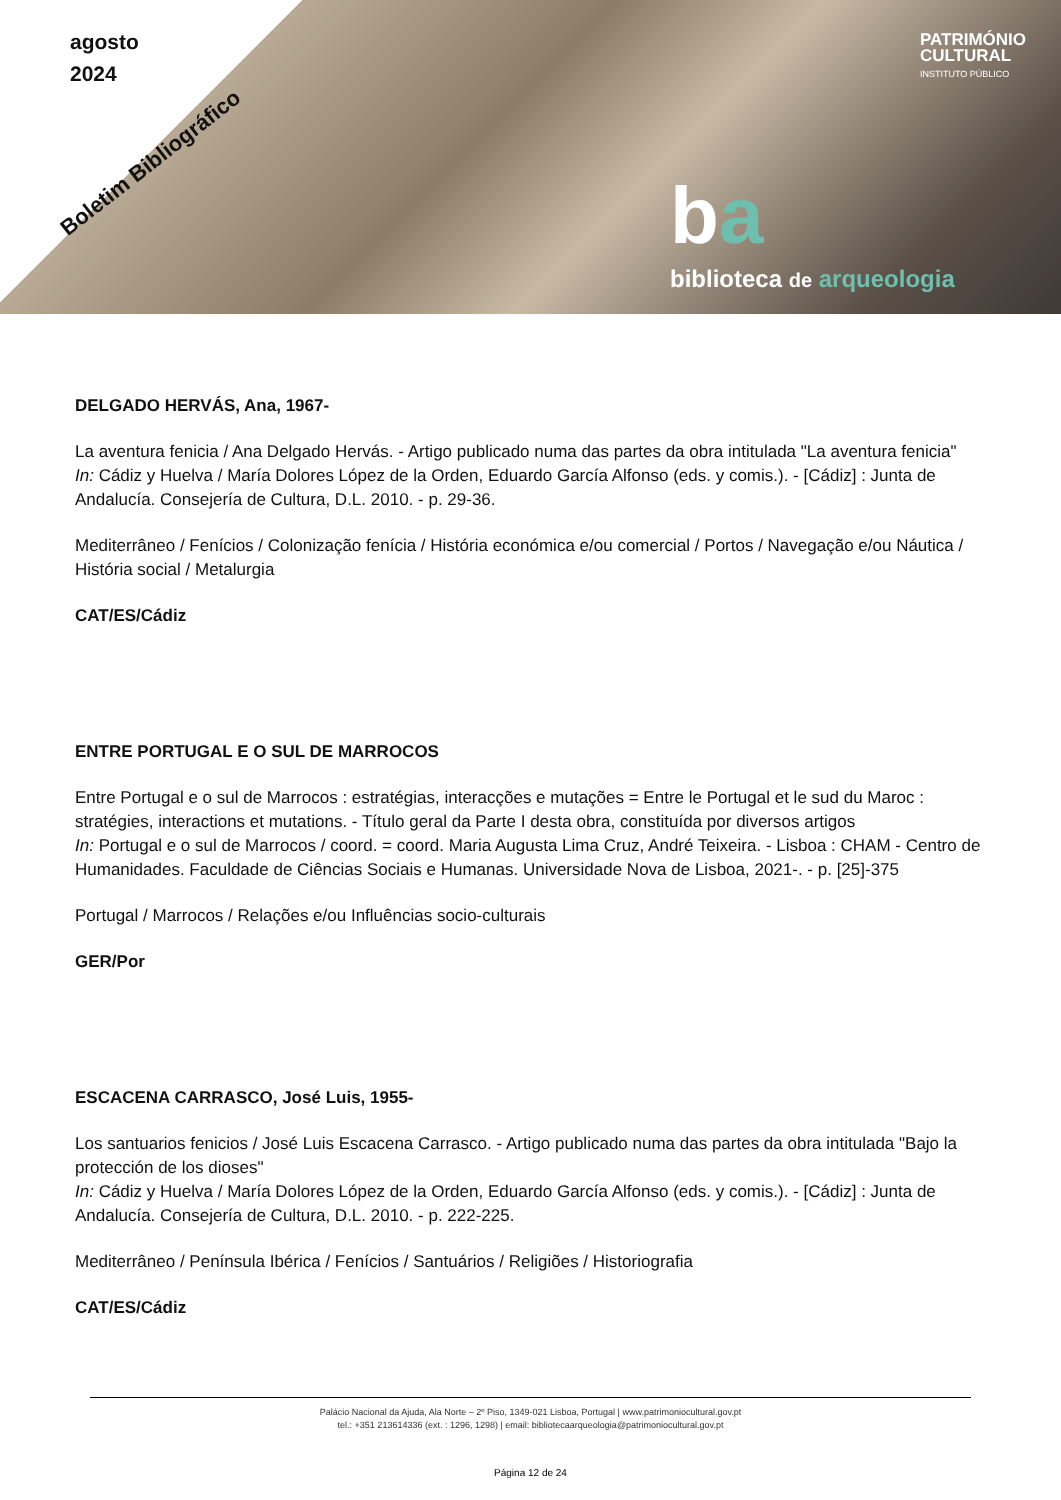agosto
2024
Boletim Bibliográfico
PATRIMÓNIO
CULTURAL
INSTITUTO PÚBLICO
ba
biblioteca de arqueologia
DELGADO HERVÁS, Ana, 1967-
La aventura fenicia / Ana Delgado Hervás. - Artigo publicado numa das partes da obra intitulada "La aventura fenicia"
In: Cádiz y Huelva / María Dolores López de la Orden, Eduardo García Alfonso (eds. y comis.). - [Cádiz] : Junta de Andalucía. Consejería de Cultura, D.L. 2010. - p. 29-36.
Mediterrâneo / Fenícios / Colonização fenícia / História económica e/ou comercial / Portos / Navegação e/ou Náutica / História social / Metalurgia
CAT/ES/Cádiz
ENTRE PORTUGAL E O SUL DE MARROCOS
Entre Portugal e o sul de Marrocos : estratégias, interacções e mutações = Entre le Portugal et le sud du Maroc : stratégies, interactions et mutations. - Título geral da Parte I desta obra, constituída por diversos artigos
In: Portugal e o sul de Marrocos / coord. = coord. Maria Augusta Lima Cruz, André Teixeira. - Lisboa : CHAM - Centro de Humanidades. Faculdade de Ciências Sociais e Humanas. Universidade Nova de Lisboa, 2021-. - p. [25]-375
Portugal / Marrocos / Relações e/ou Influências socio-culturais
GER/Por
ESCACENA CARRASCO, José Luis, 1955-
Los santuarios fenicios / José Luis Escacena Carrasco. - Artigo publicado numa das partes da obra intitulada "Bajo la protección de los dioses"
In: Cádiz y Huelva / María Dolores López de la Orden, Eduardo García Alfonso (eds. y comis.). - [Cádiz] : Junta de Andalucía. Consejería de Cultura, D.L. 2010. - p. 222-225.
Mediterrâneo / Península Ibérica / Fenícios / Santuários / Religiões / Historiografia
CAT/ES/Cádiz
Palácio Nacional da Ajuda, Ala Norte – 2º Piso, 1349-021 Lisboa, Portugal | www.patrimoniocultural.gov.pt
tel.: +351 213614336 (ext. : 1296, 1298) | email: bibliotecaarqueologia@patrimoniocultural.gov.pt
Página 12 de 24